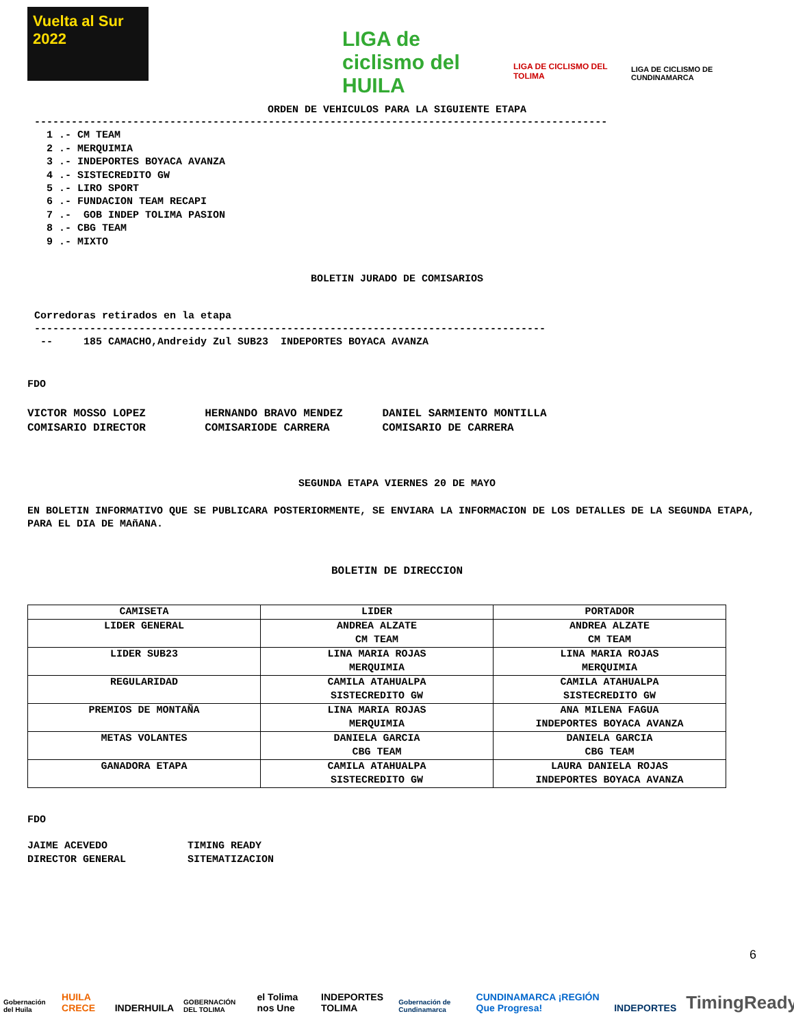Vuelta al Sur 2022
LIGA de ciclismo del HUILA
LIGA DE CICLISMO DEL TOLIMA
LIGA DE CICLISMO DE CUNDINAMARCA
ORDEN DE VEHICULOS PARA LA SIGUIENTE ETAPA
---------------------------------------------------------------------------------------------
  1 .- CM TEAM
  2 .- MERQUIMIA
  3 .- INDEPORTES BOYACA AVANZA
  4 .- SISTECREDITO GW
  5 .- LIRO SPORT
  6 .- FUNDACION TEAM RECAPI
  7 .-  GOB INDEP TOLIMA PASION
  8 .- CBG TEAM
  9 .- MIXTO
BOLETIN JURADO DE COMISARIOS
Corredoras retirados en la etapa
-----------------------------------------------------------------------------------
 --     185 CAMACHO,Andreidy Zul SUB23  INDEPORTES BOYACA AVANZA
FDO
VICTOR MOSSO LOPEZ         HERNANDO BRAVO MENDEZ      DANIEL SARMIENTO MONTILLA
COMISARIO DIRECTOR         COMISARIODE CARRERA        COMISARIO DE CARRERA
SEGUNDA ETAPA VIERNES 20 DE MAYO
EN BOLETIN INFORMATIVO QUE SE PUBLICARA POSTERIORMENTE, SE ENVIARA LA INFORMACION DE LOS DETALLES DE LA SEGUNDA ETAPA, PARA EL DIA DE MAñANA.
BOLETIN DE DIRECCION
| CAMISETA | LIDER | PORTADOR |
| --- | --- | --- |
| LIDER GENERAL | ANDREA ALZATE CM TEAM | ANDREA ALZATE CM TEAM |
| LIDER SUB23 | LINA MARIA ROJAS MERQUIMIA | LINA MARIA ROJAS MERQUIMIA |
| REGULARIDAD | CAMILA ATAHUALPA SISTECREDITO GW | CAMILA ATAHUALPA SISTECREDITO GW |
| PREMIOS DE MONTAÑA | LINA MARIA ROJAS MERQUIMIA | ANA MILENA FAGUA INDEPORTES BOYACA AVANZA |
| METAS VOLANTES | DANIELA GARCIA CBG TEAM | DANIELA GARCIA CBG TEAM |
| GANADORA ETAPA | CAMILA ATAHUALPA SISTECREDITO GW | LAURA DANIELA ROJAS INDEPORTES BOYACA AVANZA |
FDO
JAIME ACEVEDO             TIMING READY
DIRECTOR GENERAL          SITEMATIZACION
Gobernación del Huila HUILA CRECE INDERHUILA GOBERNACIÓN DEL TOLIMA el Tolima nos Une INDEPORTES TOLIMA Gobernación de Cundinamarca CUNDINAMARCA ¡REGIÓN Que Progresa! INDEPORTES TimingReady 6